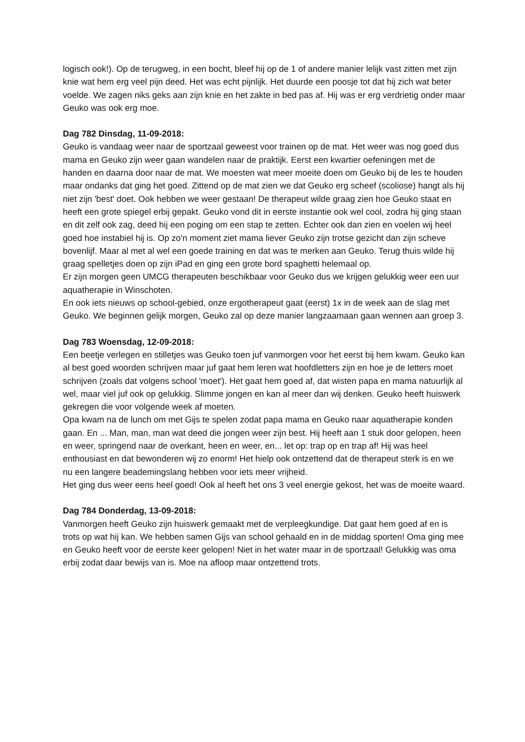logisch ook!). Op de terugweg, in een bocht, bleef hij op de 1 of andere manier lelijk vast zitten met zijn knie wat hem erg veel pijn deed. Het was echt pijnlijk. Het duurde een poosje tot dat hij zich wat beter voelde. We zagen niks geks aan zijn knie en het zakte in bed pas af. Hij was er erg verdrietig onder maar Geuko was ook erg moe.
Dag 782 Dinsdag, 11-09-2018:
Geuko is vandaag weer naar de sportzaal geweest voor trainen op de mat. Het weer was nog goed dus mama en Geuko zijn weer gaan wandelen naar de praktijk. Eerst een kwartier oefeningen met de handen en daarna door naar de mat. We moesten wat meer moeite doen om Geuko bij de les te houden maar ondanks dat ging het goed. Zittend op de mat zien we dat Geuko erg scheef (scoliose) hangt als hij niet zijn 'best' doet. Ook hebben we weer gestaan! De therapeut wilde graag zien hoe Geuko staat en heeft een grote spiegel erbij gepakt. Geuko vond dit in eerste instantie ook wel cool, zodra hij ging staan en dit zelf ook zag, deed hij een poging om een stap te zetten. Echter ook dan zien en voelen wij heel goed hoe instabiel hij is. Op zo'n moment ziet mama liever Geuko zijn trotse gezicht dan zijn scheve bovenlijf. Maar al met al wel een goede training en dat was te merken aan Geuko. Terug thuis wilde hij graag spelletjes doen op zijn iPad en ging een grote bord spaghetti helemaal op.
Er zijn morgen geen UMCG therapeuten beschikbaar voor Geuko dus we krijgen gelukkig weer een uur aquatherapie in Winschoten.
En ook iets nieuws op school-gebied, onze ergotherapeut gaat (eerst) 1x in de week aan de slag met Geuko. We beginnen gelijk morgen, Geuko zal op deze manier langzaamaan gaan wennen aan groep 3.
Dag 783 Woensdag, 12-09-2018:
Een beetje verlegen en stilletjes was Geuko toen juf vanmorgen voor het eerst bij hem kwam. Geuko kan al best goed woorden schrijven maar juf gaat hem leren wat hoofdletters zijn en hoe je de letters moet schrijven (zoals dat volgens school 'moet'). Het gaat hem goed af, dat wisten papa en mama natuurlijk al wel, maar viel juf ook op gelukkig. Slimme jongen en kan al meer dan wij denken. Geuko heeft huiswerk gekregen die voor volgende week af moeten.
Opa kwam na de lunch om met Gijs te spelen zodat papa mama en Geuko naar aquatherapie konden gaan. En ... Man, man, man wat deed die jongen weer zijn best. Hij heeft aan 1 stuk door gelopen, heen en weer, springend naar de overkant, heen en weer, en... let op: trap op en trap af! Hij was heel enthousiast en dat bewonderen wij zo enorm! Het hielp ook ontzettend dat de therapeut sterk is en we nu een langere beademingslang hebben voor iets meer vrijheid.
Het ging dus weer eens heel goed! Ook al heeft het ons 3 veel energie gekost, het was de moeite waard.
Dag 784 Donderdag, 13-09-2018:
Vanmorgen heeft Geuko zijn huiswerk gemaakt met de verpleegkundige. Dat gaat hem goed af en is trots op wat hij kan. We hebben samen Gijs van school gehaald en in de middag sporten! Oma ging mee en Geuko heeft voor de eerste keer gelopen! Niet in het water maar in de sportzaal! Gelukkig was oma erbij zodat daar bewijs van is. Moe na afloop maar ontzettend trots.